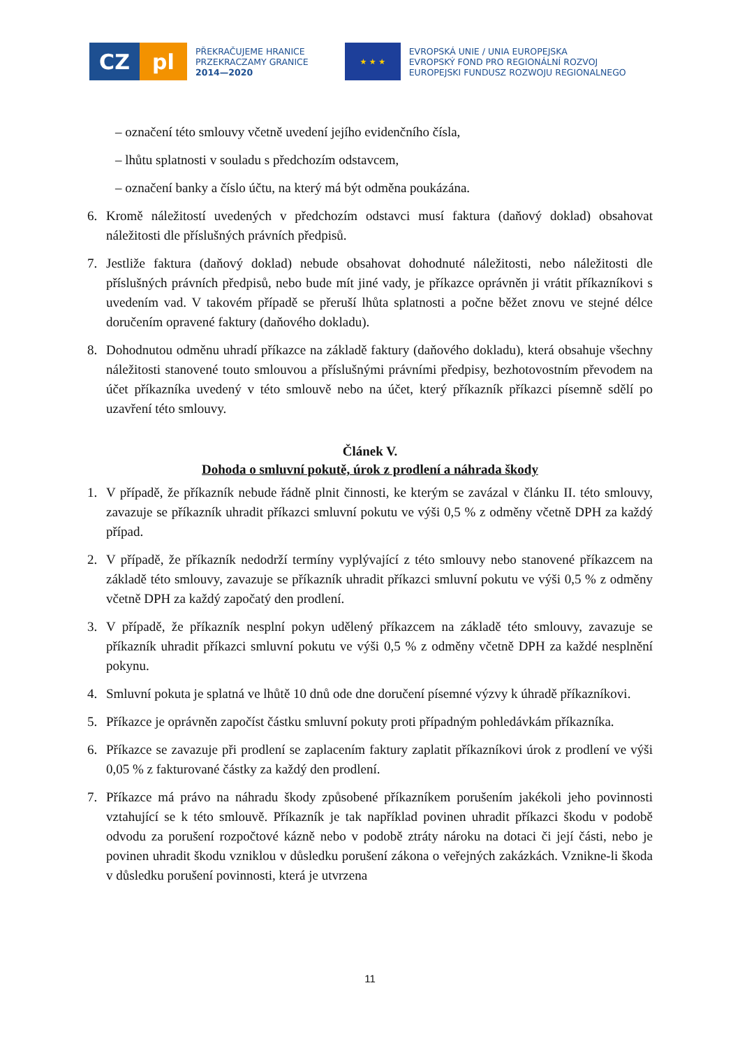CZ pl
PŘEKRAČUJEME HRANICE
PRZEKRACZAMY GRANICE
2014—2020
★ ★ ★
EVROPSKÁ UNIE / UNIA EUROPEJSKA
EVROPSKÝ FOND PRO REGIONÁLNÍ ROZVOJ
EUROPEJSKI FUNDUSZ ROZWOJU REGIONALNEGO
– označení této smlouvy včetně uvedení jejího evidenčního čísla,
– lhůtu splatnosti v souladu s předchozím odstavcem,
– označení banky a číslo účtu, na který má být odměna poukázána.
6. Kromě náležitostí uvedených v předchozím odstavci musí faktura (daňový doklad) obsahovat náležitosti dle příslušných právních předpisů.
7. Jestliže faktura (daňový doklad) nebude obsahovat dohodnuté náležitosti, nebo náležitosti dle příslušných právních předpisů, nebo bude mít jiné vady, je příkazce oprávněn ji vrátit příkazníkovi s uvedením vad. V takovém případě se přeruší lhůta splatnosti a počne běžet znovu ve stejné délce doručením opravené faktury (daňového dokladu).
8. Dohodnutou odměnu uhradí příkazce na základě faktury (daňového dokladu), která obsahuje všechny náležitosti stanovené touto smlouvou a příslušnými právními předpisy, bezhotovostním převodem na účet příkazníka uvedený v této smlouvě nebo na účet, který příkazník příkazci písemně sdělí po uzavření této smlouvy.
Článek V.
Dohoda o smluvní pokutě, úrok z prodlení a náhrada škody
1. V případě, že příkazník nebude řádně plnit činnosti, ke kterým se zavázal v článku II. této smlouvy, zavazuje se příkazník uhradit příkazci smluvní pokutu ve výši 0,5 % z odměny včetně DPH za každý případ.
2. V případě, že příkazník nedodrží termíny vyplývající z této smlouvy nebo stanovené příkazcem na základě této smlouvy, zavazuje se příkazník uhradit příkazci smluvní pokutu ve výši 0,5 % z odměny včetně DPH za každý započatý den prodlení.
3. V případě, že příkazník nesplní pokyn udělený příkazcem na základě této smlouvy, zavazuje se příkazník uhradit příkazci smluvní pokutu ve výši 0,5 % z odměny včetně DPH za každé nesplnění pokynu.
4. Smluvní pokuta je splatná ve lhůtě 10 dnů ode dne doručení písemné výzvy k úhradě příkazníkovi.
5. Příkazce je oprávněn započíst částku smluvní pokuty proti případným pohledávkám příkazníka.
6. Příkazce se zavazuje při prodlení se zaplacením faktury zaplatit příkazníkovi úrok z prodlení ve výši 0,05 % z fakturované částky za každý den prodlení.
7. Příkazce má právo na náhradu škody způsobené příkazníkem porušením jakékoli jeho povinnosti vztahující se k této smlouvě. Příkazník je tak například povinen uhradit příkazci škodu v podobě odvodu za porušení rozpočtové kázně nebo v podobě ztráty nároku na dotaci či její části, nebo je povinen uhradit škodu vzniklou v důsledku porušení zákona o veřejných zakázkách. Vznikne-li škoda v důsledku porušení povinnosti, která je utvrzena
11